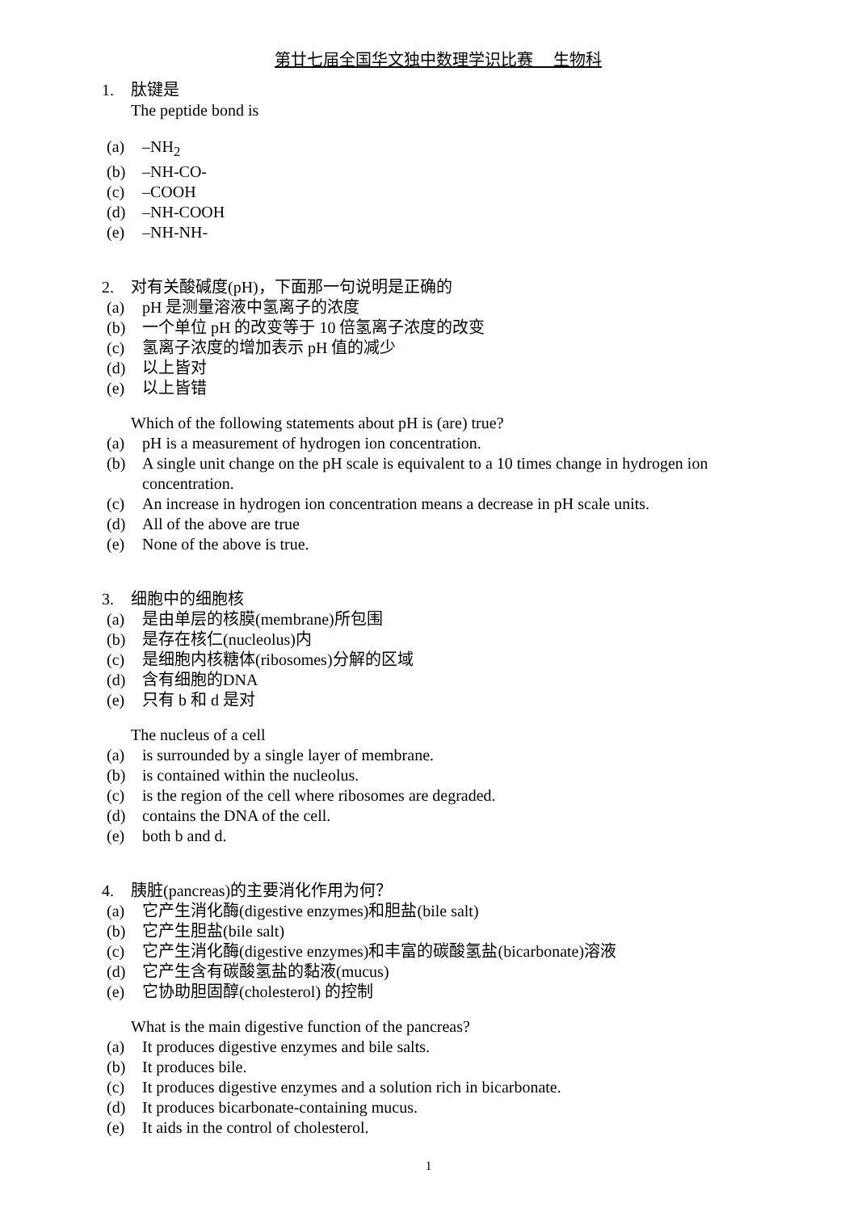第廿七届全国华文独中数理学识比赛　 生物科
1. 肽键是
The peptide bond is
(a) –NH<sub>2</sub>
(b) –NH-CO-
(c) –COOH
(d) –NH-COOH
(e) –NH-NH-
2. 对有关酸碱度(pH)，下面那一句说明是正确的
(a) pH 是测量溶液中氢离子的浓度
(b) 一个单位 pH 的改变等于 10 倍氢离子浓度的改变
(c) 氢离子浓度的增加表示 pH 值的减少
(d) 以上皆对
(e) 以上皆错
Which of the following statements about pH is (are) true?
(a) pH is a measurement of hydrogen ion concentration.
(b) A single unit change on the pH scale is equivalent to a 10 times change in hydrogen ion concentration.
(c) An increase in hydrogen ion concentration means a decrease in pH scale units.
(d) All of the above are true
(e) None of the above is true.
3. 细胞中的细胞核
(a) 是由单层的核膜(membrane)所包围
(b) 是存在核仁(nucleolus)内
(c) 是细胞内核糖体(ribosomes)分解的区域
(d) 含有细胞的DNA
(e) 只有 b 和 d 是对
The nucleus of a cell
(a) is surrounded by a single layer of membrane.
(b) is contained within the nucleolus.
(c) is the region of the cell where ribosomes are degraded.
(d) contains the DNA of the cell.
(e) both b and d.
4. 胰脏(pancreas)的主要消化作用为何？
(a) 它产生消化酶(digestive enzymes)和胆盐(bile salt)
(b) 它产生胆盐(bile salt)
(c) 它产生消化酶(digestive enzymes)和丰富的碳酸氢盐(bicarbonate)溶液
(d) 它产生含有碳酸氢盐的黏液(mucus)
(e) 它协助胆固醇(cholesterol) 的控制
What is the main digestive function of the pancreas?
(a) It produces digestive enzymes and bile salts.
(b) It produces bile.
(c) It produces digestive enzymes and a solution rich in bicarbonate.
(d) It produces bicarbonate-containing mucus.
(e) It aids in the control of cholesterol.
1